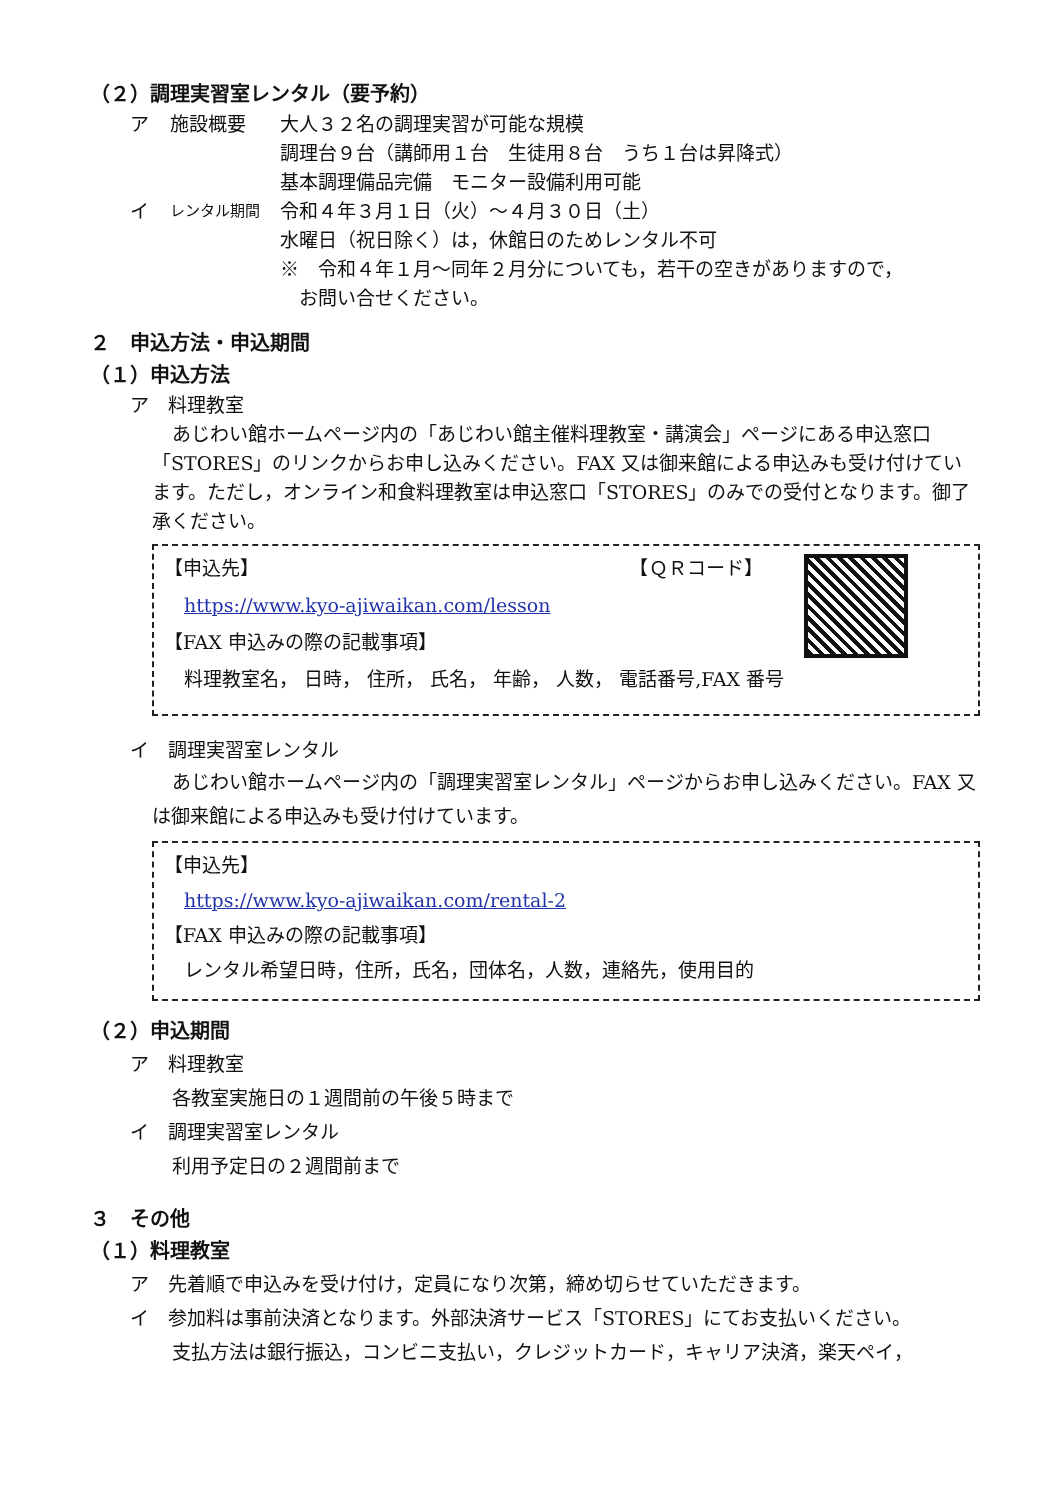（２）調理実習室レンタル（要予約）
ア 施設概要 大人３２名の調理実習が可能な規模
調理台９台（講師用１台　生徒用８台　うち１台は昇降式）
基本調理備品完備　モニター設備利用可能
イ レンタル期間 令和４年３月１日（火）～４月３０日（土）
水曜日（祝日除く）は，休館日のためレンタル不可
※　令和４年１月～同年２月分についても，若干の空きがありますので，
　お問い合せください。
２　申込方法・申込期間
（１）申込方法
ア　料理教室
あじわい館ホームページ内の「あじわい館主催料理教室・講演会」ページにある申込窓口「STORES」のリンクからお申し込みください。FAX 又は御来館による申込みも受け付けています。ただし，オンライン和食料理教室は申込窓口「STORES」のみでの受付となります。御了承ください。
【申込先】 【ＱＲコード】
https://www.kyo-ajiwaikan.com/lesson
【FAX 申込みの際の記載事項】
料理教室名， 日時， 住所， 氏名， 年齢， 人数， 電話番号,FAX 番号
イ　調理実習室レンタル
あじわい館ホームページ内の「調理実習室レンタル」ページからお申し込みください。FAX 又は御来館による申込みも受け付けています。
【申込先】
https://www.kyo-ajiwaikan.com/rental-2
【FAX 申込みの際の記載事項】
レンタル希望日時，住所，氏名，団体名，人数，連絡先，使用目的
（２）申込期間
ア　料理教室
各教室実施日の１週間前の午後５時まで
イ　調理実習室レンタル
利用予定日の２週間前まで
３　その他
（１）料理教室
ア　先着順で申込みを受け付け，定員になり次第，締め切らせていただきます。
イ　参加料は事前決済となります。外部決済サービス「STORES」にてお支払いください。
支払方法は銀行振込，コンビニ支払い，クレジットカード，キャリア決済，楽天ペイ，